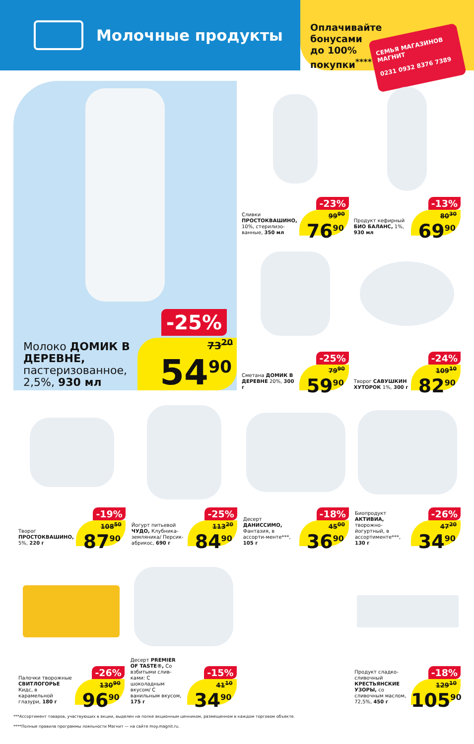Молочные продукты
Оплачивайте бонусами до 100% покупки<sup>****</sup>
СЕМЬЯ МАГАЗИНОВ МАГНИТ
0231 0932 8376 7389
-25%
Молоко ДОМИК В ДЕРЕВНЕ, пастеризованное, 2,5%, 930 мл
73<sup>20</sup>
54<sup>90</sup>
Сливки ПРОСТОКВАШИНО, 10%, стерилизо-ванные, 350 мл
-23%
99<sup>90</sup>
76<sup>90</sup>
Продукт кефирный БИО БАЛАНС, 1%, 930 мл
-13%
80<sup>30</sup>
69<sup>90</sup>
Сметана ДОМИК В ДЕРЕВНЕ 20%, 300 г
-25%
79<sup>90</sup>
59<sup>90</sup>
Творог САВУШКИН ХУТОРОК 1%, 300 г
-24%
109<sup>10</sup>
82<sup>90</sup>
Творог ПРОСТОКВАШИНО, 5%, 220 г
-19%
108<sup>50</sup>
87<sup>90</sup>
Йогурт питьевой ЧУДО, Клубника-земляника/ Персик-абрикос, 690 г
-25%
113<sup>20</sup>
84<sup>90</sup>
Десерт ДАНИССИМО, Фантазия, в ассорти-менте***, 105 г
-18%
45<sup>00</sup>
36<sup>90</sup>
Биопродукт АКТИВИА, творожно-йогуртный, в ассортименте***, 130 г
-26%
47<sup>20</sup>
34<sup>90</sup>
Палочки творожные СВИТЛОГОРЬЕ Кидс, в карамельной глазури, 180 г
-26%
130<sup>90</sup>
96<sup>90</sup>
Десерт PREMIER OF TASTE®, Со взбитыми слив-ками: С шоколадным вкусом/ С ванильным вкусом, 175 г
-15%
41<sup>10</sup>
34<sup>90</sup>
Продукт сладко-сливочный КРЕСТЬЯНСКИЕ УЗОРЫ, со сливочным маслом, 72,5%, 450 г
-18%
129<sup>10</sup>
105<sup>90</sup>
***Ассортимент товаров, участвующих в акции, выделен на полке акционным ценником, размещенном в каждом торговом объекте.
****Полные правила программы лояльности Магнит — на сайте moy.magnit.ru.